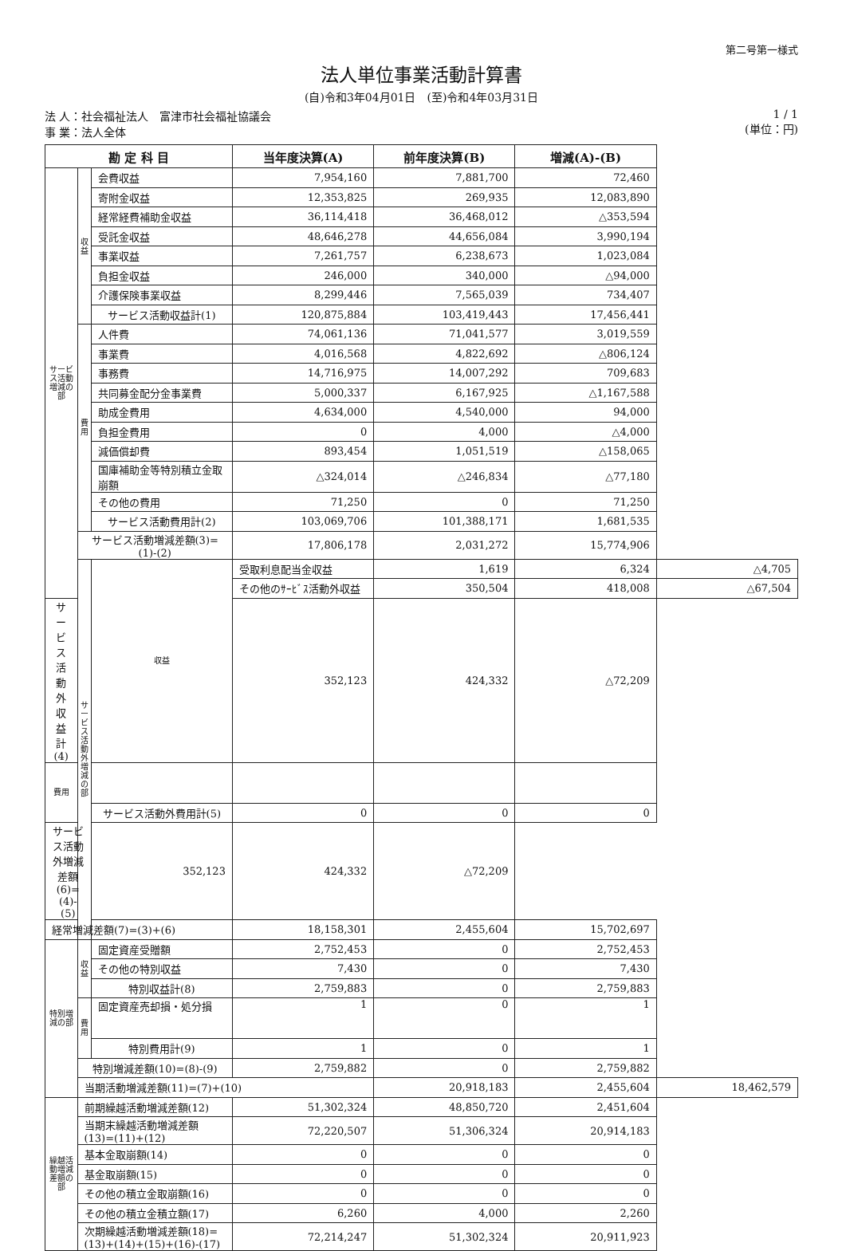第二号第一様式
法人単位事業活動計算書
(自)令和3年04月01日　(至)令和4年03月31日
法 人：社会福祉法人　富津市社会福祉協議会
事 業：法人全体
1 / 1
(単位：円)
| 勘 定 科 目 | | | 当年度決算(A) | 前年度決算(B) | 増減(A)-(B) | |
| --- | --- | --- | --- | --- | --- | --- |
| サービス活動増減の部 | 収益 | 会費収益 | 7,954,160 | 7,881,700 | 72,460 | |
| | | 寄附金収益 | 12,353,825 | 269,935 | 12,083,890 | |
| | | 経常経費補助金収益 | 36,114,418 | 36,468,012 | △353,594 | |
| | | 受託金収益 | 48,646,278 | 44,656,084 | 3,990,194 | |
| | | 事業収益 | 7,261,757 | 6,238,673 | 1,023,084 | |
| | | 負担金収益 | 246,000 | 340,000 | △94,000 | |
| | | 介護保険事業収益 | 8,299,446 | 7,565,039 | 734,407 | |
| | | サービス活動収益計(1) | 120,875,884 | 103,419,443 | 17,456,441 | |
| | 費用 | 人件費 | 74,061,136 | 71,041,577 | 3,019,559 | |
| | | 事業費 | 4,016,568 | 4,822,692 | △806,124 | |
| | | 事務費 | 14,716,975 | 14,007,292 | 709,683 | |
| | | 共同募金配分金事業費 | 5,000,337 | 6,167,925 | △1,167,588 | |
| | | 助成金費用 | 4,634,000 | 4,540,000 | 94,000 | |
| | | 負担金費用 | 0 | 4,000 | △4,000 | |
| | | 減価償却費 | 893,454 | 1,051,519 | △158,065 | |
| | | 国庫補助金等特別積立金取崩額 | △324,014 | △246,834 | △77,180 | |
| | | その他の費用 | 71,250 | 0 | 71,250 | |
| | | サービス活動費用計(2) | 103,069,706 | 101,388,171 | 1,681,535 | |
| | サービス活動増減差額(3)=(1)-(2) | | 17,806,178 | 2,031,272 | 15,774,906 | |
| | サービス活動外増減の部 | 収益 | 受取利息配当金収益 | 1,619 | 6,324 | △4,705 |
| | | | その他のｻｰﾋﾞｽ活動外収益 | 350,504 | 418,008 | △67,504 |
| サービス活動外収益計(4) | | | 352,123 | 424,332 | △72,209 | |
| 費用 | | | | | | |
| | | サービス活動外費用計(5) | 0 | 0 | 0 | |
| サービス活動外増減差額(6)=(4)-(5) | | 352,123 | 424,332 | △72,209 | | |
| 経常増減差額(7)=(3)+(6) | | | 18,158,301 | 2,455,604 | 15,702,697 | |
| 特別増減の部 | 収益 | 固定資産受贈額 | 2,752,453 | 0 | 2,752,453 | |
| | | その他の特別収益 | 7,430 | 0 | 7,430 | |
| | | 特別収益計(8) | 2,759,883 | 0 | 2,759,883 | |
| | 費用 | 固定資産売却損・処分損 | 1 | 0 | 1 | |
| | | 特別費用計(9) | 1 | 0 | 1 | |
| | 特別増減差額(10)=(8)-(9) | | 2,759,882 | 0 | 2,759,882 | |
| | 当期活動増減差額(11)=(7)+(10) | | | 20,918,183 | 2,455,604 | 18,462,579 |
| 繰越活動増減差額の部 | 前期繰越活動増減差額(12) | | 51,302,324 | 48,850,720 | 2,451,604 | |
| | 当期末繰越活動増減差額(13)=(11)+(12) | | 72,220,507 | 51,306,324 | 20,914,183 | |
| | 基本金取崩額(14) | | 0 | 0 | 0 | |
| | 基金取崩額(15) | | 0 | 0 | 0 | |
| | その他の積立金取崩額(16) | | 0 | 0 | 0 | |
| | その他の積立金積立額(17) | | 6,260 | 4,000 | 2,260 | |
| | 次期繰越活動増減差額(18)=(13)+(14)+(15)+(16)-(17) | | 72,214,247 | 51,302,324 | 20,911,923 | |